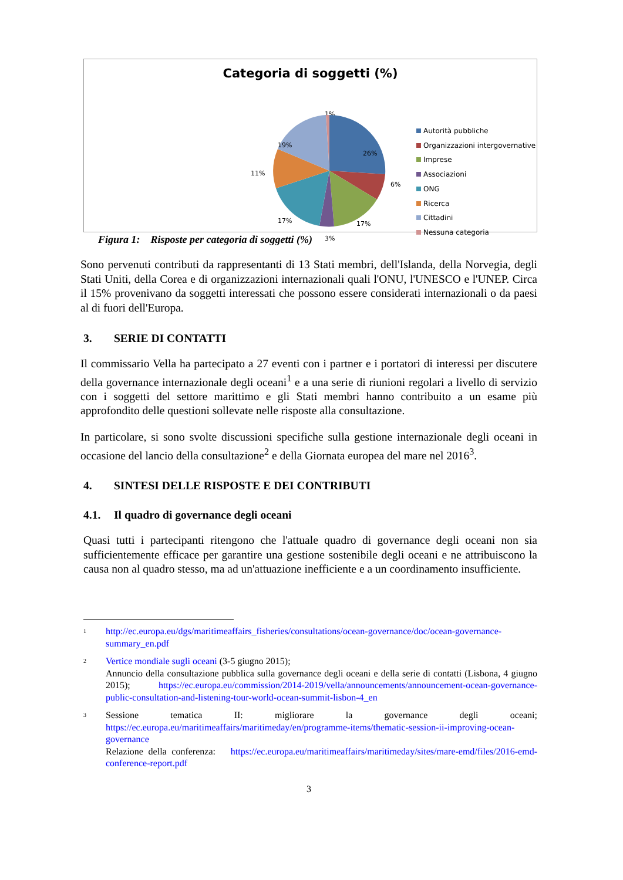Categoria di soggetti (%)
1%
26%
6%
17%
3%
17%
11%
19%
Autorità pubbliche
Organizzazioni intergovernative
Imprese
Associazioni
ONG
Ricerca
Cittadini
Nessuna categoria
Figura 1: Risposte per categoria di soggetti (%)
Sono pervenuti contributi da rappresentanti di 13 Stati membri, dell'Islanda, della Norvegia, degli Stati Uniti, della Corea e di organizzazioni internazionali quali l'ONU, l'UNESCO e l'UNEP. Circa il 15% provenivano da soggetti interessati che possono essere considerati internazionali o da paesi al di fuori dell'Europa.
3. SERIE DI CONTATTI
Il commissario Vella ha partecipato a 27 eventi con i partner e i portatori di interessi per discutere della governance internazionale degli oceani<sup>1</sup> e a una serie di riunioni regolari a livello di servizio con i soggetti del settore marittimo e gli Stati membri hanno contribuito a un esame più approfondito delle questioni sollevate nelle risposte alla consultazione.
In particolare, si sono svolte discussioni specifiche sulla gestione internazionale degli oceani in occasione del lancio della consultazione<sup>2</sup> e della Giornata europea del mare nel 2016<sup>3</sup>.
4. SINTESI DELLE RISPOSTE E DEI CONTRIBUTI
4.1. Il quadro di governance degli oceani
Quasi tutti i partecipanti ritengono che l'attuale quadro di governance degli oceani non sia sufficientemente efficace per garantire una gestione sostenibile degli oceani e ne attribuiscono la causa non al quadro stesso, ma ad un'attuazione inefficiente e a un coordinamento insufficiente.
1
http://ec.europa.eu/dgs/maritimeaffairs_fisheries/consultations/ocean-governance/doc/ocean-governance-summary_en.pdf
2
Vertice mondiale sugli oceani (3-5 giugno 2015);
Annuncio della consultazione pubblica sulla governance degli oceani e della serie di contatti (Lisbona, 4 giugno 2015); https://ec.europa.eu/commission/2014-2019/vella/announcements/announcement-ocean-governance-public-consultation-and-listening-tour-world-ocean-summit-lisbon-4_en
3
Sessione tematica II: migliorare la governance degli oceani; https://ec.europa.eu/maritimeaffairs/maritimeday/en/programme-items/thematic-session-ii-improving-ocean-governance
Relazione della conferenza: https://ec.europa.eu/maritimeaffairs/maritimeday/sites/mare-emd/files/2016-emd-conference-report.pdf
3